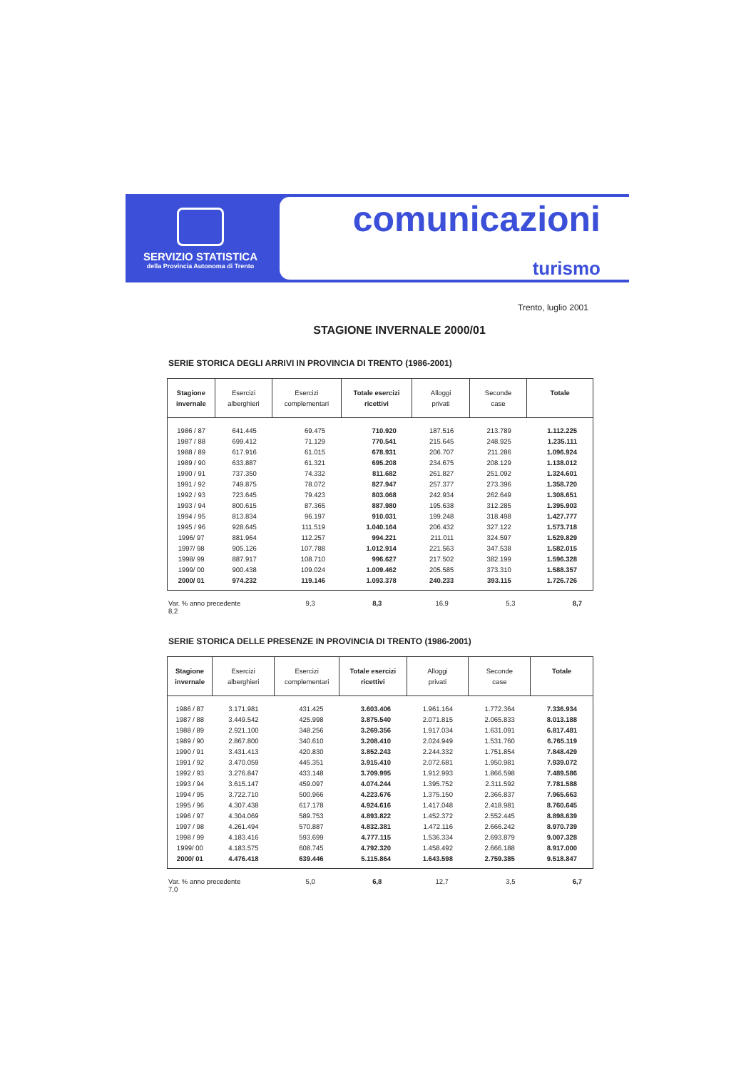SERVIZIO STATISTICA
della Provincia Autonoma di Trento
comunicazioni
turismo
Trento, luglio 2001
STAGIONE INVERNALE 2000/01
SERIE STORICA DEGLI ARRIVI IN PROVINCIA DI TRENTO (1986-2001)
| Stagione invernale | Esercizi alberghieri | Esercizi complementari | Totale esercizi ricettivi | Alloggi privati | Seconde case | Totale |
| --- | --- | --- | --- | --- | --- | --- |
| 1986 / 87 | 641.445 | 69.475 | 710.920 | 187.516 | 213.789 | 1.112.225 |
| 1987 / 88 | 699.412 | 71.129 | 770.541 | 215.645 | 248.925 | 1.235.111 |
| 1988 / 89 | 617.916 | 61.015 | 678.931 | 206.707 | 211.286 | 1.096.924 |
| 1989 / 90 | 633.887 | 61.321 | 695.208 | 234.675 | 208.129 | 1.138.012 |
| 1990 / 91 | 737.350 | 74.332 | 811.682 | 261.827 | 251.092 | 1.324.601 |
| 1991 / 92 | 749.875 | 78.072 | 827.947 | 257.377 | 273.396 | 1.358.720 |
| 1992 / 93 | 723.645 | 79.423 | 803.068 | 242.934 | 262.649 | 1.308.651 |
| 1993 / 94 | 800.615 | 87.365 | 887.980 | 195.638 | 312.285 | 1.395.903 |
| 1994 / 95 | 813.834 | 96.197 | 910.031 | 199.248 | 318.498 | 1.427.777 |
| 1995 / 96 | 928.645 | 111.519 | 1.040.164 | 206.432 | 327.122 | 1.573.718 |
| 1996/ 97 | 881.964 | 112.257 | 994.221 | 211.011 | 324.597 | 1.529.829 |
| 1997/ 98 | 905.126 | 107.788 | 1.012.914 | 221.563 | 347.538 | 1.582.015 |
| 1998/ 99 | 887.917 | 108.710 | 996.627 | 217.502 | 382.199 | 1.596.328 |
| 1999/ 00 | 900.438 | 109.024 | 1.009.462 | 205.585 | 373.310 | 1.588.357 |
| 2000/ 01 | 974.232 | 119.146 | 1.093.378 | 240.233 | 393.115 | 1.726.726 |
Var. % anno precedente 8,2 9,3 8,3 16,9 5,3 8,7
SERIE STORICA DELLE PRESENZE IN PROVINCIA DI TRENTO (1986-2001)
| Stagione invernale | Esercizi alberghieri | Esercizi complementari | Totale esercizi ricettivi | Alloggi privati | Seconde case | Totale |
| --- | --- | --- | --- | --- | --- | --- |
| 1986 / 87 | 3.171.981 | 431.425 | 3.603.406 | 1.961.164 | 1.772.364 | 7.336.934 |
| 1987 / 88 | 3.449.542 | 425.998 | 3.875.540 | 2.071.815 | 2.065.833 | 8.013.188 |
| 1988 / 89 | 2.921.100 | 348.256 | 3.269.356 | 1.917.034 | 1.631.091 | 6.817.481 |
| 1989 / 90 | 2.867.800 | 340.610 | 3.208.410 | 2.024.949 | 1.531.760 | 6.765.119 |
| 1990 / 91 | 3.431.413 | 420.830 | 3.852.243 | 2.244.332 | 1.751.854 | 7.848.429 |
| 1991 / 92 | 3.470.059 | 445.351 | 3.915.410 | 2.072.681 | 1.950.981 | 7.939.072 |
| 1992 / 93 | 3.276.847 | 433.148 | 3.709.995 | 1.912.993 | 1.866.598 | 7.489.586 |
| 1993 / 94 | 3.615.147 | 459.097 | 4.074.244 | 1.395.752 | 2.311.592 | 7.781.588 |
| 1994 / 95 | 3.722.710 | 500.966 | 4.223.676 | 1.375.150 | 2.366.837 | 7.965.663 |
| 1995 / 96 | 4.307.438 | 617.178 | 4.924.616 | 1.417.048 | 2.418.981 | 8.760.645 |
| 1996 / 97 | 4.304.069 | 589.753 | 4.893.822 | 1.452.372 | 2.552.445 | 8.898.639 |
| 1997 / 98 | 4.261.494 | 570.887 | 4.832.381 | 1.472.116 | 2.666.242 | 8.970.739 |
| 1998 / 99 | 4.183.416 | 593.699 | 4.777.115 | 1.536.334 | 2.693.879 | 9.007.328 |
| 1999/ 00 | 4.183.575 | 608.745 | 4.792.320 | 1.458.492 | 2.666.188 | 8.917.000 |
| 2000/ 01 | 4.476.418 | 639.446 | 5.115.864 | 1.643.598 | 2.759.385 | 9.518.847 |
Var. % anno precedente 7,0 5,0 6,8 12,7 3,5 6,7